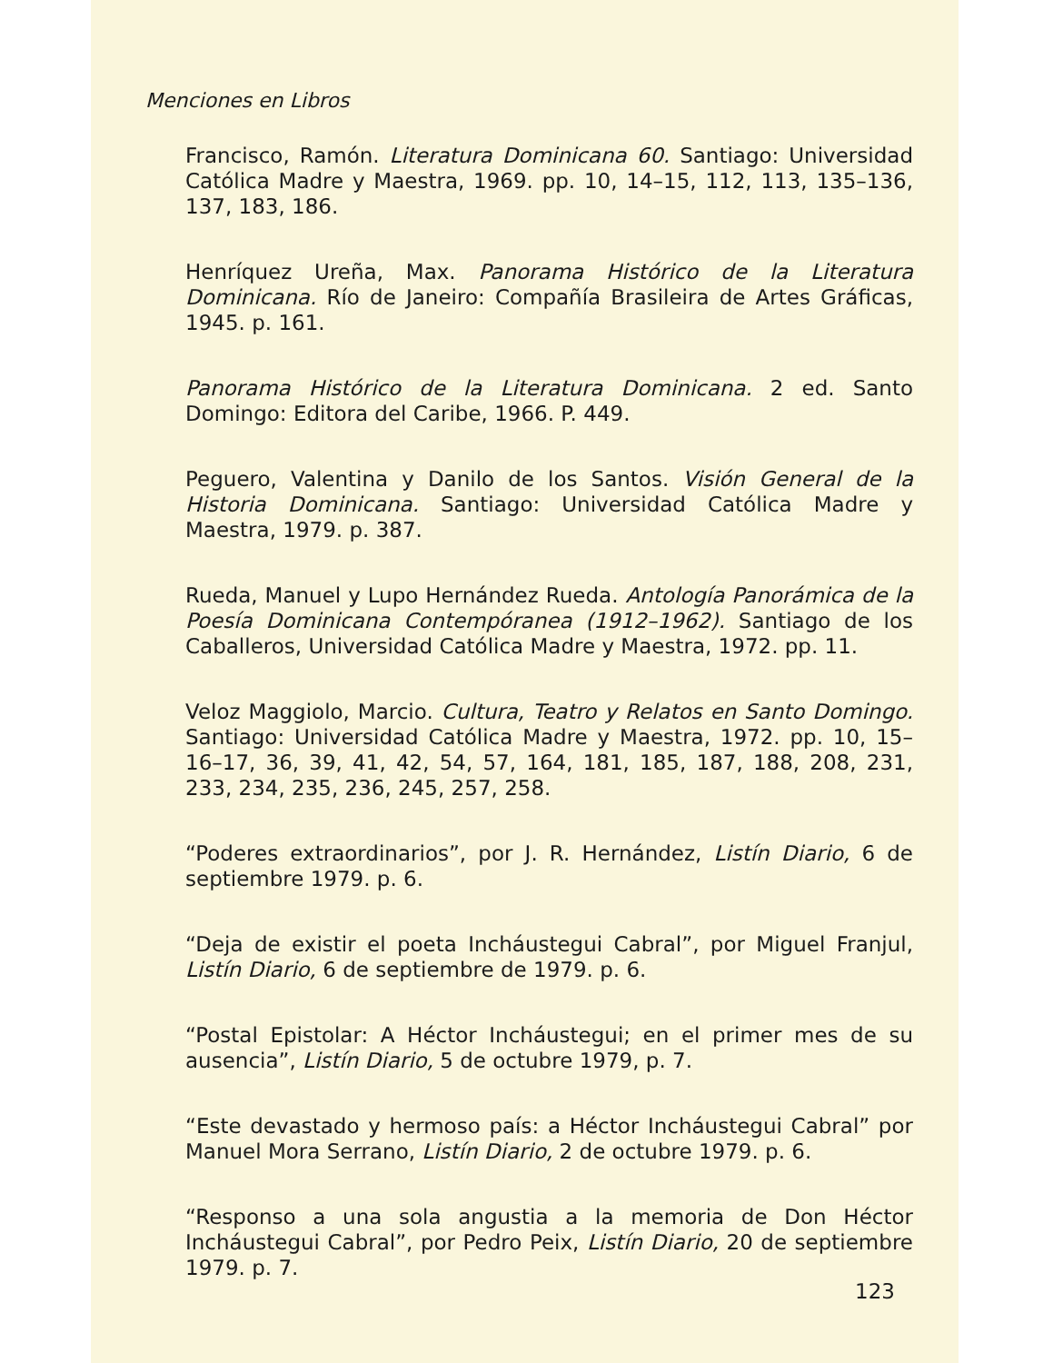Menciones en Libros
Francisco, Ramón. Literatura Dominicana 60. Santiago: Universidad Católica Madre y Maestra, 1969. pp. 10, 14–15, 112, 113, 135–136, 137, 183, 186.
Henríquez Ureña, Max. Panorama Histórico de la Literatura Dominicana. Río de Janeiro: Compañía Brasileira de Artes Gráficas, 1945. p. 161.
Panorama Histórico de la Literatura Dominicana. 2 ed. Santo Domingo: Editora del Caribe, 1966. P. 449.
Peguero, Valentina y Danilo de los Santos. Visión General de la Historia Dominicana. Santiago: Universidad Católica Madre y Maestra, 1979. p. 387.
Rueda, Manuel y Lupo Hernández Rueda. Antología Panorámica de la Poesía Dominicana Contempóranea (1912–1962). Santiago de los Caballeros, Universidad Católica Madre y Maestra, 1972. pp. 11.
Veloz Maggiolo, Marcio. Cultura, Teatro y Relatos en Santo Domingo. Santiago: Universidad Católica Madre y Maestra, 1972. pp. 10, 15–16–17, 36, 39, 41, 42, 54, 57, 164, 181, 185, 187, 188, 208, 231, 233, 234, 235, 236, 245, 257, 258.
“Poderes extraordinarios”, por J. R. Hernández, Listín Diario, 6 de septiembre 1979. p. 6.
“Deja de existir el poeta Incháustegui Cabral”, por Miguel Franjul, Listín Diario, 6 de septiembre de 1979. p. 6.
“Postal Epistolar: A Héctor Incháustegui; en el primer mes de su ausencia”, Listín Diario, 5 de octubre 1979, p. 7.
“Este devastado y hermoso país: a Héctor Incháustegui Cabral” por Manuel Mora Serrano, Listín Diario, 2 de octubre 1979. p. 6.
“Responso a una sola angustia a la memoria de Don Héctor Incháustegui Cabral”, por Pedro Peix, Listín Diario, 20 de septiembre 1979. p. 7.
123